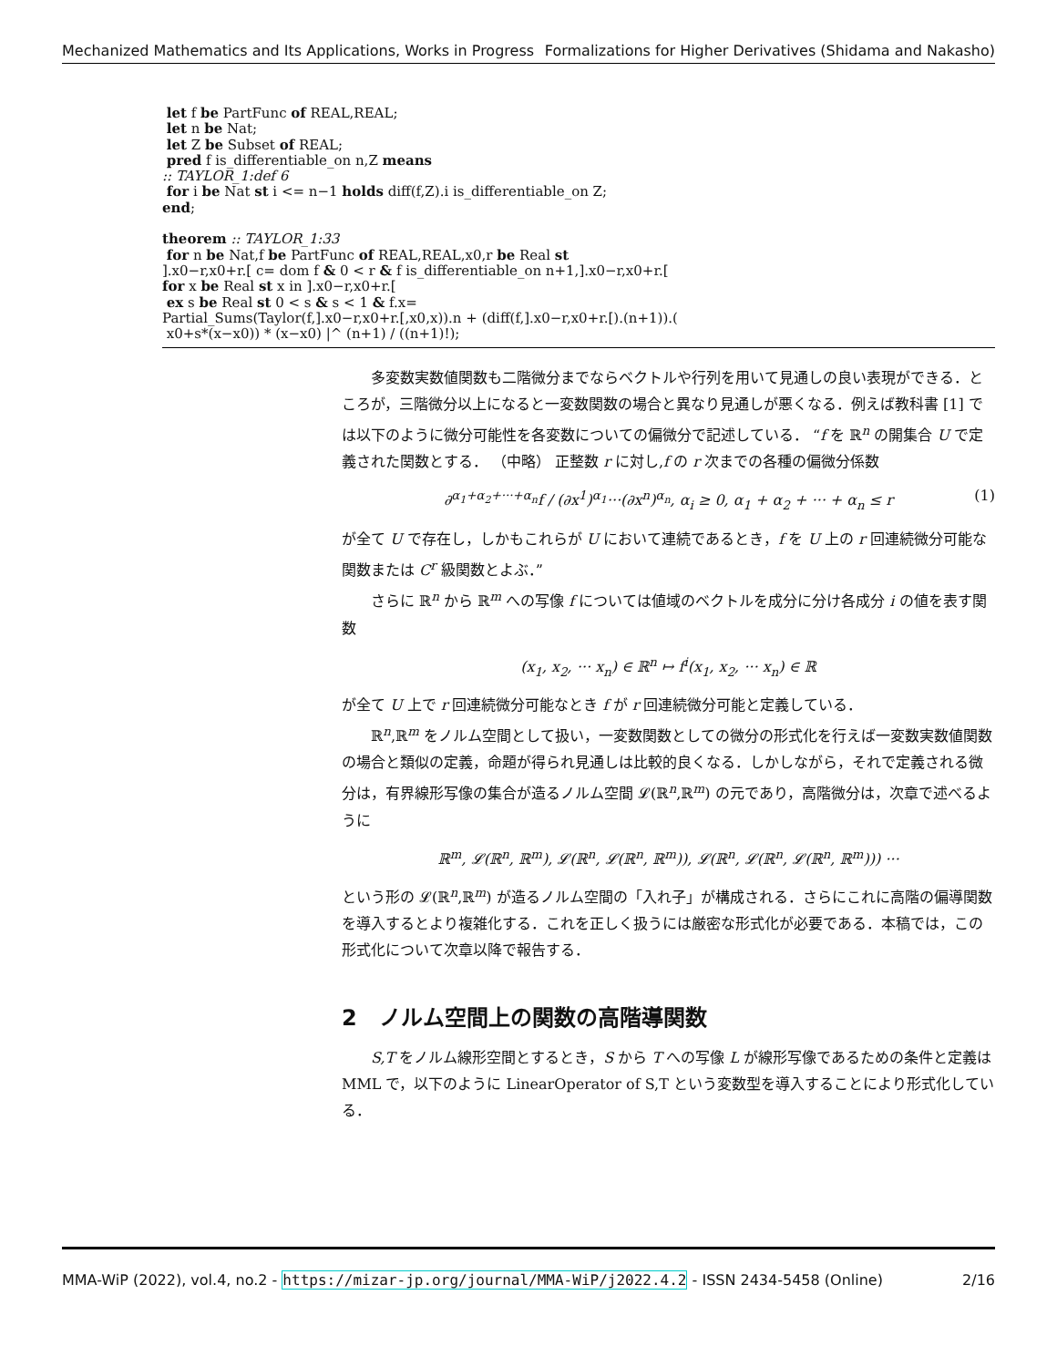Mechanized Mathematics and Its Applications, Works in Progress Formalizations for Higher Derivatives (Shidama and Nakasho)
let f be PartFunc of REAL,REAL;
let n be Nat;
let Z be Subset of REAL;
pred f is_differentiable_on n,Z means
:: TAYLOR_1:def 6
for i be Nat st i <= n−1 holds diff(f,Z).i is_differentiable_on Z;
end;
theorem :: TAYLOR_1:33
for n be Nat,f be PartFunc of REAL,REAL,x0,r be Real st
].x0−r,x0+r.[ c= dom f & 0 < r & f is_differentiable_on n+1,].x0−r,x0+r.[
for x be Real st x in ].x0−r,x0+r.[
ex s be Real st 0 < s & s < 1 & f.x=
Partial_Sums(Taylor(f,].x0−r,x0+r.[,x0,x)).n + (diff(f,].x0−r,x0+r.[).(n+1)).(
x0+s*(x−x0)) * (x−x0) |^ (n+1) / ((n+1)!);
多変数実数値関数も二階微分までならベクトルや行列を用いて見通しの良い表現ができる．ところが，三階微分以上になると一変数関数の場合と異なり見通しが悪くなる．例えば教科書 [1] では以下のように微分可能性を各変数についての偏微分で記述している． “f を ℝ<sup>n</sup> の開集合 U で定義された関数とする． （中略） 正整数 r に対し,f の r 次までの各種の偏微分係数
∂<sup>α<sub>1</sub>+α<sub>2</sub>+···+α<sub>n</sub></sup>f / (∂x<sup>1</sup>)<sup>α<sub>1</sub></sup>···(∂x<sup>n</sup>)<sup>α<sub>n</sub></sup>, α<sub>i</sub> ≥ 0, α<sub>1</sub> + α<sub>2</sub> + ··· + α<sub>n</sub> ≤ r (1)
が全て U で存在し，しかもこれらが U において連続であるとき，f を U 上の r 回連続微分可能な関数または C<sup>r</sup> 級関数とよぶ．”
さらに ℝ<sup>n</sup> から ℝ<sup>m</sup> への写像 f については値域のベクトルを成分に分け各成分 i の値を表す関数
(x<sub>1</sub>, x<sub>2</sub>, ··· x<sub>n</sub>) ∈ ℝ<sup>n</sup> ↦ f<sup>i</sup>(x<sub>1</sub>, x<sub>2</sub>, ··· x<sub>n</sub>) ∈ ℝ
が全て U 上で r 回連続微分可能なとき f が r 回連続微分可能と定義している．
ℝ<sup>n</sup>,ℝ<sup>m</sup> をノルム空間として扱い，一変数関数としての微分の形式化を行えば一変数実数値関数の場合と類似の定義，命題が得られ見通しは比較的良くなる．しかしながら，それで定義される微分は，有界線形写像の集合が造るノルム空間 𝓛(ℝ<sup>n</sup>,ℝ<sup>m</sup>) の元であり，高階微分は，次章で述べるように
ℝ<sup>m</sup>, 𝓛(ℝ<sup>n</sup>, ℝ<sup>m</sup>), 𝓛(ℝ<sup>n</sup>, 𝓛(ℝ<sup>n</sup>, ℝ<sup>m</sup>)), 𝓛(ℝ<sup>n</sup>, 𝓛(ℝ<sup>n</sup>, 𝓛(ℝ<sup>n</sup>, ℝ<sup>m</sup>))) ···
という形の 𝓛(ℝ<sup>n</sup>,ℝ<sup>m</sup>) が造るノルム空間の「入れ子」が構成される．さらにこれに高階の偏導関数を導入するとより複雑化する．これを正しく扱うには厳密な形式化が必要である．本稿では，この形式化について次章以降で報告する．
2　ノルム空間上の関数の高階導関数
S,T をノルム線形空間とするとき，S から T への写像 L が線形写像であるための条件と定義は MML で，以下のように LinearOperator of S,T という変数型を導入することにより形式化している．
MMA-WiP (2022), vol.4, no.2 - https://mizar-jp.org/journal/MMA-WiP/j2022.4.2 - ISSN 2434-5458 (Online) 2/16